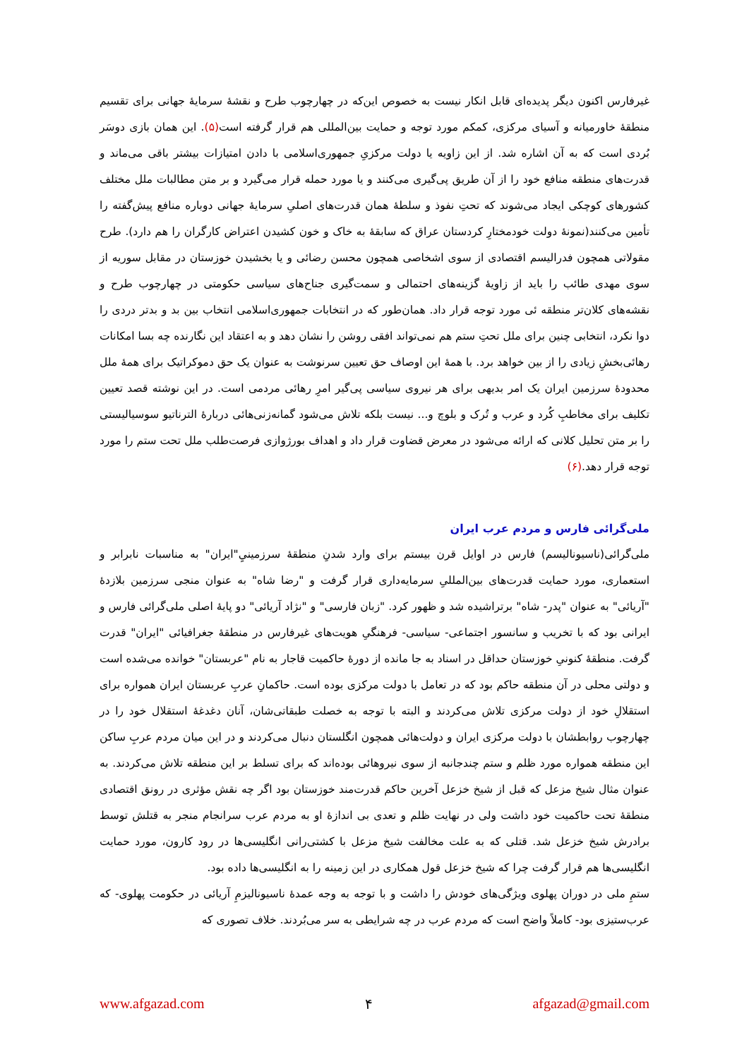غیرفارس اکنون دیگر پدیده‌ای قابل انکار نیست به خصوص این‌که در چهارچوب طرح و نقشهٔ سرمایهٔ جهانی برای تقسیم منطقهٔ خاورمیانه و آسیای مرکزی، کمکم مورد توجه و حمایت بین‌المللی هم قرار گرفته است(۵). این همان بازی دوسَر بُردی است که به آن اشاره شد. از این زاویه یا دولت مرکزیِ جمهوری‌اسلامی با دادن امتیازات بیشتر باقی می‌ماند و قدرت‌های منطقه منافع خود را از آن طریق پی‌گیری می‌کنند و یا مورد حمله قرار می‌گیرد و بر متن مطالبات ملل مختلف کشورهای کوچکی ایجاد می‌شوند که تحتِ نفوذ و سلطهٔ همان قدرت‌های اصلیِ سرمایهٔ جهانی دوباره منافع پیش‌گفته را تأمین می‌کنند(نمونهٔ دولت خودمختارِ کردستان عراق که سابقهٔ به خاک و خون کشیدن اعتراض کارگران را هم دارد). طرح مقولاتی همچون فدرالیسم اقتصادی از سوی اشخاصی همچون محسن رضائی و یا بخشیدن خوزستان در مقابل سوریه از سوی مهدی طائب را باید از زاویهٔ گزینه‌های احتمالی و سمت‌گیری جناح‌های سیاسی حکومتی در چهارچوب طرح و نقشه‌های کلان‌تر منطقه ئی مورد توجه قرار داد. همان‌طور که در انتخابات جمهوری‌اسلامی انتخاب بین بد و بدتر دردی را دوا نکرد، انتخابی چنین برای ملل تحتِ ستم هم نمی‌تواند افقی روشن را نشان دهد و به اعتقاد این نگارنده چه بسا امکانات رهائی‌بخشِ زیادی را از بین خواهد برد. با همهٔ این اوصاف حق تعیین سرنوشت به عنوان یک حق دموکراتیک برای همهٔ ملل محدودهٔ سرزمین ایران یک امر بدیهی برای هر نیروی سیاسی پی‌گیر امرِ رهائی مردمی است. در این نوشته قصد تعیین تکلیف برای مخاطبِ کُرد و عرب و تُرک و بلوچ و... نیست بلکه تلاش می‌شود گمانه‌زنی‌هائی دربارهٔ الترناتیو سوسیالیستی را بر متن تحلیل کلانی که ارائه می‌شود در معرض قضاوت قرار داد و اهداف بورژوازی فرصت‌طلب ملل تحت ستم را مورد توجه قرار دهد.(۶)
ملی‌گرائی فارس و مردم عرب ایران
ملی‌گرائی(ناسیونالیسم) فارس در اوایل قرن بیستم برای وارد شدنِ منطقهٔ سرزمینيِ"ایران" به مناسبات نابرابر و استعماری، مورد حمایت قدرت‌های بین‌المللیِ سرمایه‌داری قرار گرفت و "رضا شاه" به عنوان منجی سرزمین بلازدهٔ "آریائی" به عنوان "پدر- شاه" برتراشیده شد و ظهور کرد. "زبان فارسی" و "نژاد آریائی" دو پایهٔ اصلی ملی‌گرائی فارس و ایرانی بود که با تخریب و سانسور اجتماعی- سیاسی- فرهنگیِ هویت‌های غیرفارس در منطقهٔ جغرافیائی "ایران" قدرت گرفت. منطقهٔ کنونیِ خوزستان حداقل در اسناد به جا مانده از دورهٔ حاکمیت قاجار به نام "عربستان" خوانده می‌شده است و دولتی محلی در آن منطقه حاکم بود که در تعامل با دولت مرکزی بوده است. حاکمانِ عربِ عربستان ایران همواره برای استقلالِ خود از دولت مرکزی تلاش می‌کردند و البته با توجه به خصلت طبقاتی‌شان، آنان دغدغهٔ استقلال خود را در چهارچوب روابطشان با دولت مرکزی ایران و دولت‌هائی همچون انگلستان دنبال می‌کردند و در این میان مردم عربِ ساکن این منطقه همواره مورد ظلم و ستم چندجانبه از سوی نیروهائی بوده‌اند که برای تسلط بر این منطقه تلاش می‌کردند. به عنوان مثال شیخ مزعل که قبل از شیخ خزعل آخرین حاکم قدرت‌مند خوزستان بود اگر چه نقش مؤثری در رونق اقتصادی منطقهٔ تحت حاکمیت خود داشت ولی در نهایت ظلم و تعدی بی اندازهٔ او به مردم عرب سرانجام منجر به قتلش توسط برادرش شیخ خزعل شد. قتلی که به علت مخالفت شیخ مزعل با کشتی‌رانی انگلیسی‌ها در رود کارون، مورد حمایت انگلیسی‌ها هم قرار گرفت چرا که شیخ خزعل قول همکاری در این زمینه را به انگلیسی‌ها داده بود.
ستمِ ملی در دوران پهلوی ویژگی‌های خودش را داشت و با توجه به وجه عمدهٔ ناسیونالیزمِ آریائی در حکومت پهلوی- که عرب‌ستیزی بود- کاملاً واضح است که مردم عرب در چه شرایطی به سر می‌بُردند. خلاف تصوری که
www.afgazad.com ۴ afgazad@gmail.com